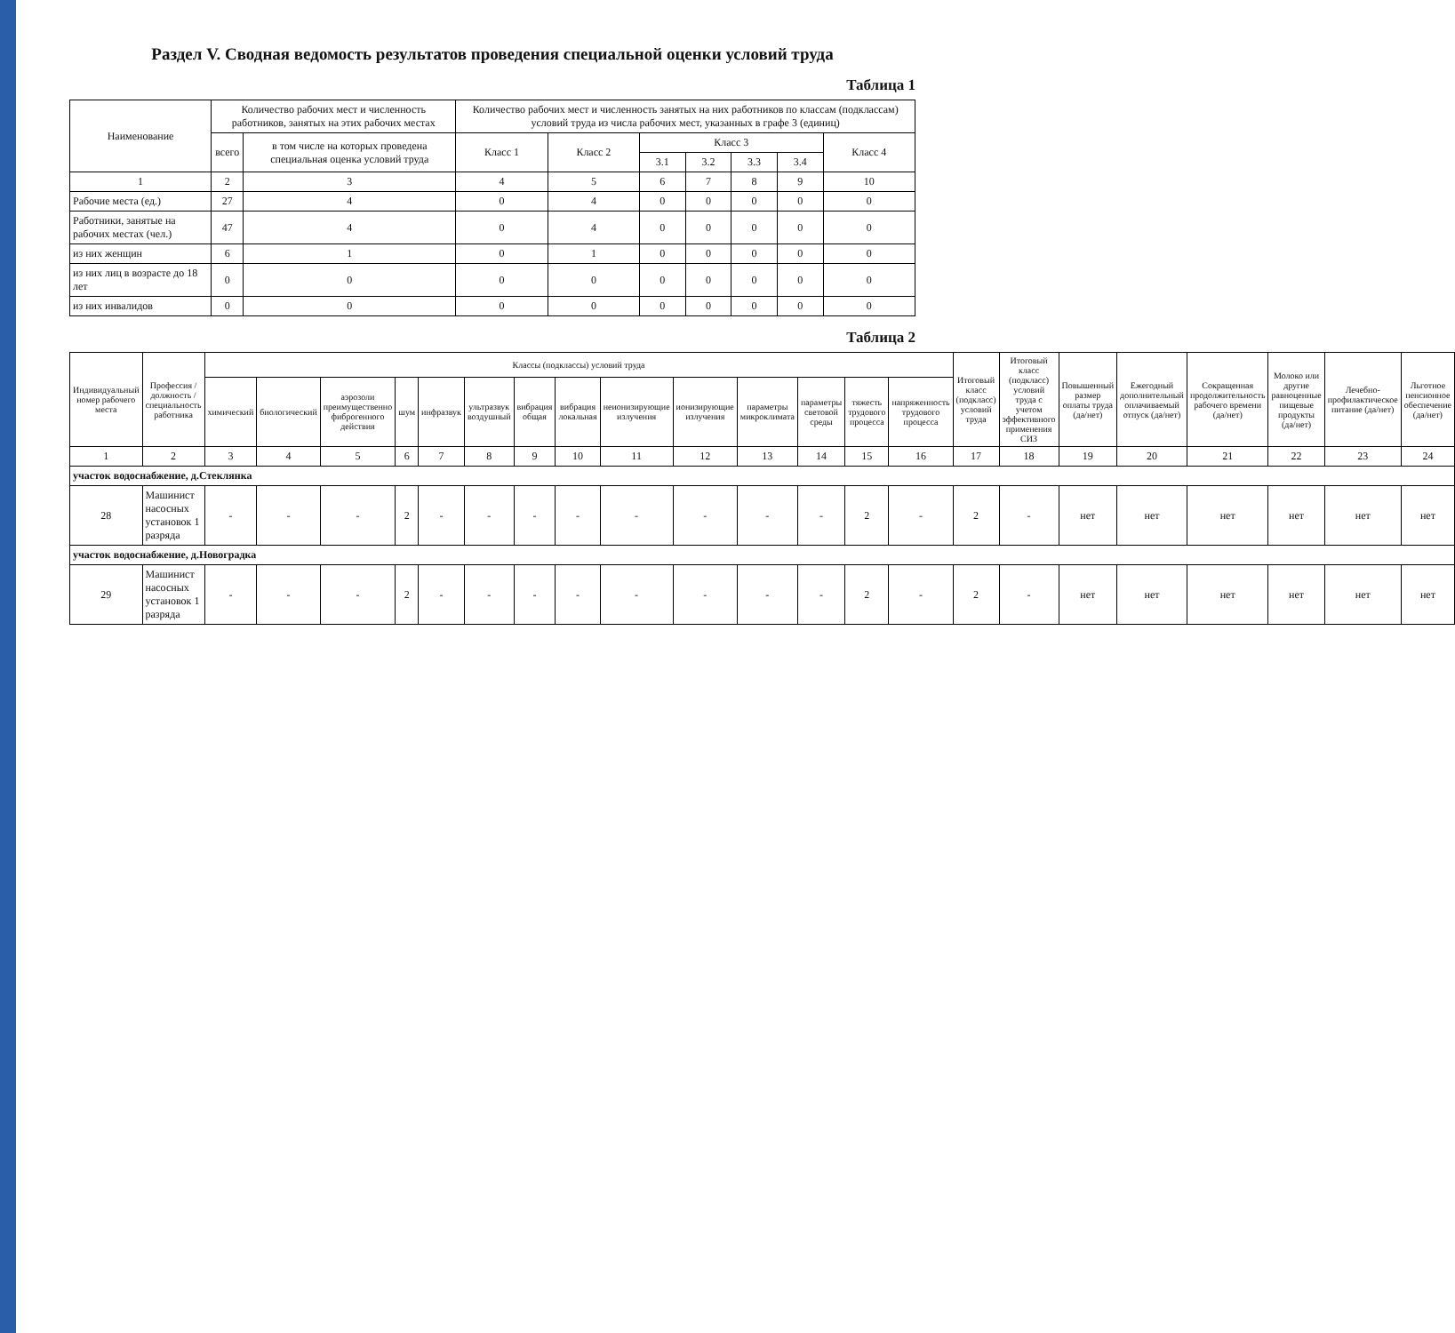Раздел V. Сводная ведомость результатов проведения специальной оценки условий труда
Таблица 1
| Наименование | Количество рабочих мест и численность работников, занятых на этих рабочих местах | | Количество рабочих мест и численность занятых на них работников по классам (подклассам) условий труда из числа рабочих мест, указанных в графе 3 (единиц) | | | | | | |
| --- | --- | --- | --- | --- | --- | --- | --- | --- | --- |
| | всего | в том числе на которых проведена специальная оценка условий труда | Класс 1 | Класс 2 | Класс 3 | | | | Класс 4 |
| | | | | | 3.1 | 3.2 | 3.3 | 3.4 | |
| 1 | 2 | 3 | 4 | 5 | 6 | 7 | 8 | 9 | 10 |
| Рабочие места (ед.) | 27 | 4 | 0 | 4 | 0 | 0 | 0 | 0 | 0 |
| Работники, занятые на рабочих местах (чел.) | 47 | 4 | 0 | 4 | 0 | 0 | 0 | 0 | 0 |
| из них женщин | 6 | 1 | 0 | 1 | 0 | 0 | 0 | 0 | 0 |
| из них лиц в возрасте до 18 лет | 0 | 0 | 0 | 0 | 0 | 0 | 0 | 0 | 0 |
| из них инвалидов | 0 | 0 | 0 | 0 | 0 | 0 | 0 | 0 | 0 |
Таблица 2
| Индивидуальный номер рабочего места | Профессия / должность / специальность работника | Классы (подклассы) условий труда | | | | | | | | | | | | | | Итоговый класс (подкласс) условий труда | Итоговый класс (подкласс) условий труда с учетом эффективного применения СИЗ | Повышенный размер оплаты труда (да/нет) | Ежегодный дополнительный оплачиваемый отпуск (да/нет) | Сокращенная продолжительность рабочего времени (да/нет) | Молоко или другие равноценные пищевые продукты (да/нет) | Лечебно-профилактическое питание (да/нет) | Льготное пенсионное обеспечение (да/нет) |
| --- | --- | --- | --- | --- | --- | --- | --- | --- | --- | --- | --- | --- | --- | --- | --- | --- | --- | --- | --- | --- | --- | --- | --- |
| | | химический | биологический | аэрозоли преимущественно фиброгенного действия | шум | инфразвук | ультразвук воздушный | вибрация общая | вибрация локальная | неионизирующие излучения | ионизирующие излучения | параметры микроклимата | параметры световой среды | тяжесть трудового процесса | напряженность трудового процесса | | | | | | | | |
| 1 | 2 | 3 | 4 | 5 | 6 | 7 | 8 | 9 | 10 | 11 | 12 | 13 | 14 | 15 | 16 | 17 | 18 | 19 | 20 | 21 | 22 | 23 | 24 |
| участок водоснабжение, д.Стеклянка | | | | | | | | | | | | | | | | | | | | | | | |
| 28 | Машинист насосных установок 1 разряда | - | - | - | 2 | - | - | - | - | - | - | - | - | 2 | - | 2 | - | нет | нет | нет | нет | нет | нет |
| участок водоснабжение, д.Новоградка | | | | | | | | | | | | | | | | | | | | | | | |
| 29 | Машинист насосных установок 1 разряда | - | - | - | 2 | - | - | - | - | - | - | - | - | 2 | - | 2 | - | нет | нет | нет | нет | нет | нет |